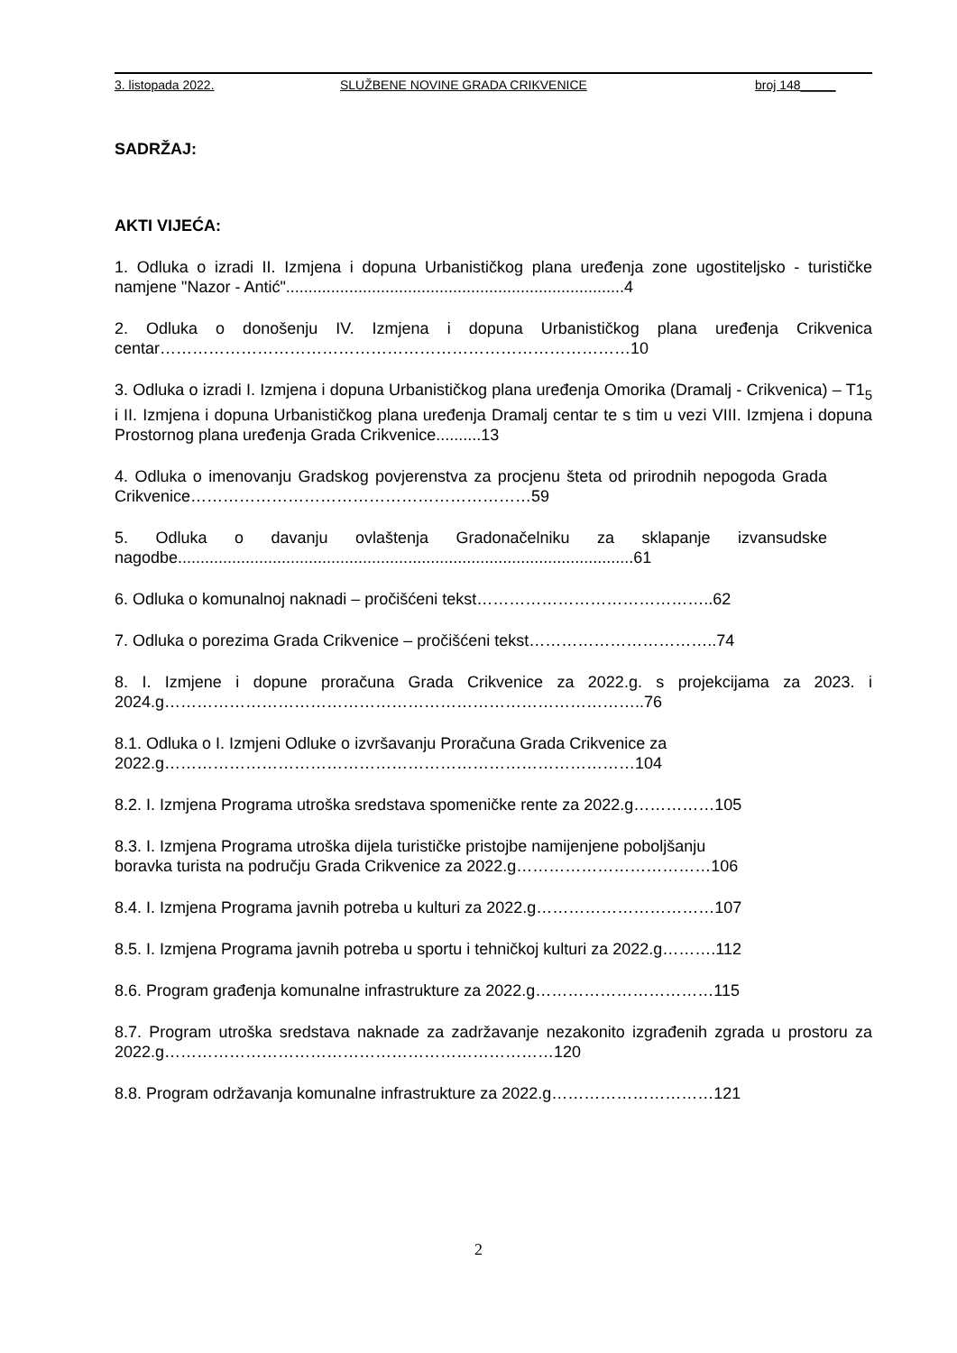3. listopada 2022. SLUŽBENE NOVINE GRADA CRIKVENICE broj 148_____
SADRŽAJ:
AKTI VIJEĆA:
1. Odluka o izradi II. Izmjena i dopuna Urbanističkog plana uređenja zone ugostiteljsko - turističke namjene "Nazor - Antić"...........................................................................4
2. Odluka o donošenju IV. Izmjena i dopuna Urbanističkog plana uređenja Crikvenica centar……………………………………………………………………………10
3. Odluka o izradi I. Izmjena i dopuna Urbanističkog plana uređenja Omorika (Dramalj - Crikvenica) – T1<sub>5</sub> i II. Izmjena i dopuna Urbanističkog plana uređenja Dramalj centar te s tim u vezi VIII. Izmjena i dopuna Prostornog plana uređenja Grada Crikvenice..........13
4. Odluka o imenovanju Gradskog povjerenstva za procjenu šteta od prirodnih nepogoda Grada Crikvenice………………………………………………………59
5. Odluka o davanju ovlaštenja Gradonačelniku za sklapanje izvansudske nagodbe.....................................................................................................61
6. Odluka o komunalnoj naknadi – pročišćeni tekst……………………………………..62
7. Odluka o porezima Grada Crikvenice – pročišćeni tekst……………………………..74
8. I. Izmjene i dopune proračuna Grada Crikvenice za 2022.g. s projekcijama za 2023. i 2024.g……………………………………………………………………………..76
8.1. Odluka o I. Izmjeni Odluke o izvršavanju Proračuna Grada Crikvenice za
2022.g……………………………………………………………………………104
8.2. I. Izmjena Programa utroška sredstava spomeničke rente za 2022.g……………105
8.3. I. Izmjena Programa utroška dijela turističke pristojbe namijenjene poboljšanju
boravka turista na području Grada Crikvenice za 2022.g………………………………106
8.4. I. Izmjena Programa javnih potreba u kulturi za 2022.g……………………………107
8.5. I. Izmjena Programa javnih potreba u sportu i tehničkoj kulturi za 2022.g……….112
8.6. Program građenja komunalne infrastrukture za 2022.g……………………………115
8.7. Program utroška sredstava naknade za zadržavanje nezakonito izgrađenih zgrada u prostoru za 2022.g………………………………………………………………120
8.8. Program održavanja komunalne infrastrukture za 2022.g…………………………121
2